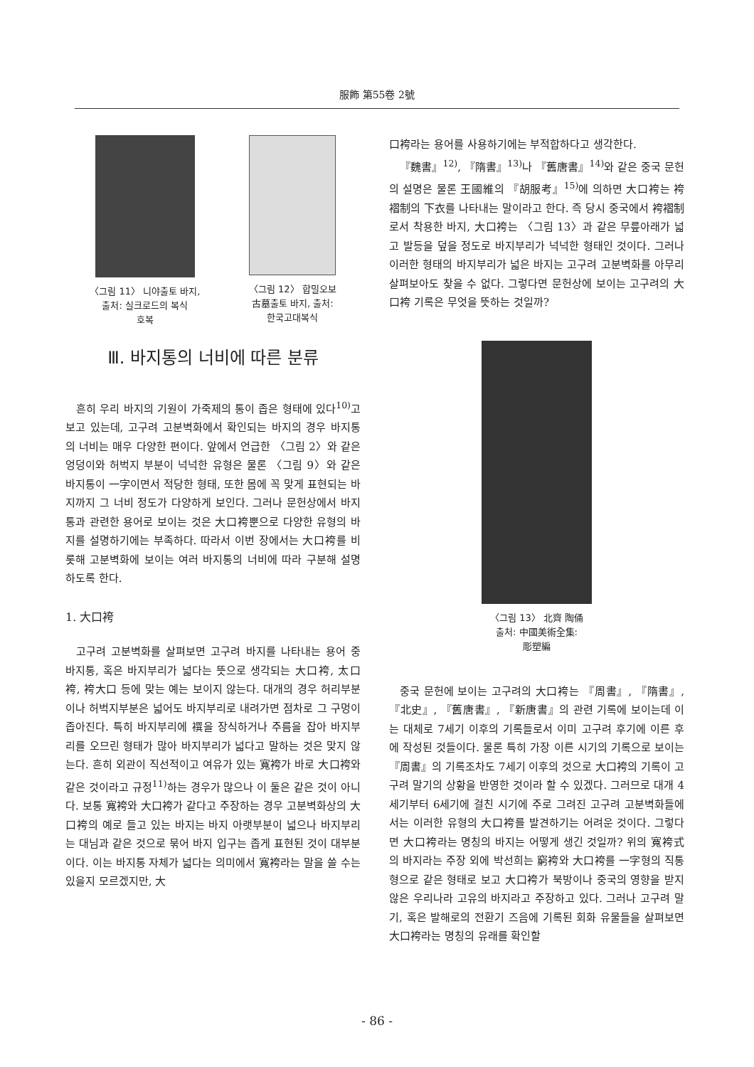服飾 第55卷 2號
〈그림 11〉 니야출토 바지,
출처: 실크로드의 복식
호복
〈그림 12〉 합밀오보
古墓출토 바지, 출처:
한국고대복식
Ⅲ. 바지통의 너비에 따른 분류
흔히 우리 바지의 기원이 가죽제의 통이 좁은 형태에 있다<sup>10)</sup>고 보고 있는데, 고구려 고분벽화에서 확인되는 바지의 경우 바지통의 너비는 매우 다양한 편이다. 앞에서 언급한 〈그림 2〉와 같은 엉덩이와 허벅지 부분이 넉넉한 유형은 물론 〈그림 9〉와 같은 바지통이 一字이면서 적당한 형태, 또한 몸에 꼭 맞게 표현되는 바지까지 그 너비 정도가 다양하게 보인다. 그러나 문헌상에서 바지통과 관련한 용어로 보이는 것은 大口袴뿐으로 다양한 유형의 바지를 설명하기에는 부족하다. 따라서 이번 장에서는 大口袴를 비롯해 고분벽화에 보이는 여러 바지통의 너비에 따라 구분해 설명하도록 한다.
1. 大口袴
고구려 고분벽화를 살펴보면 고구려 바지를 나타내는 용어 중 바지통, 혹은 바지부리가 넓다는 뜻으로 생각되는 大口袴, 太口袴, 袴大口 등에 맞는 예는 보이지 않는다. 대개의 경우 허리부분이나 허벅지부분은 넓어도 바지부리로 내려가면 점차로 그 구멍이 좁아진다. 특히 바지부리에 襈을 장식하거나 주름을 잡아 바지부리를 오므린 형태가 많아 바지부리가 넓다고 말하는 것은 맞지 않는다. 흔히 외관이 직선적이고 여유가 있는 寬袴가 바로 大口袴와 같은 것이라고 규정<sup>11)</sup>하는 경우가 많으나 이 둘은 같은 것이 아니다. 보통 寬袴와 大口袴가 같다고 주장하는 경우 고분벽화상의 大口袴의 예로 들고 있는 바지는 바지 아랫부분이 넓으나 바지부리는 대님과 같은 것으로 묶어 바지 입구는 좁게 표현된 것이 대부분이다. 이는 바지통 자체가 넓다는 의미에서 寬袴라는 말을 쓸 수는 있을지 모르겠지만, 大
口袴라는 용어를 사용하기에는 부적합하다고 생각한다.
『魏書』<sup>12)</sup>, 『隋書』<sup>13)</sup>나 『舊唐書』<sup>14)</sup>와 같은 중국 문헌의 설명은 물론 王國維의 『胡服考』<sup>15)</sup>에 의하면 大口袴는 袴褶制의 下衣를 나타내는 말이라고 한다. 즉 당시 중국에서 袴褶制로서 착용한 바지, 大口袴는 〈그림 13〉과 같은 무릎아래가 넓고 발등을 덮을 정도로 바지부리가 넉넉한 형태인 것이다. 그러나 이러한 형태의 바지부리가 넓은 바지는 고구려 고분벽화를 아무리 살펴보아도 찾을 수 없다. 그렇다면 문헌상에 보이는 고구려의 大口袴 기록은 무엇을 뜻하는 것일까?
〈그림 13〉 北齊 陶俑
출처: 中國美術全集:
彫塑編
중국 문헌에 보이는 고구려의 大口袴는 『周書』, 『隋書』, 『北史』, 『舊唐書』, 『新唐書』의 관련 기록에 보이는데 이는 대체로 7세기 이후의 기록들로서 이미 고구려 후기에 이른 후에 작성된 것들이다. 물론 특히 가장 이른 시기의 기록으로 보이는 『周書』의 기록조차도 7세기 이후의 것으로 大口袴의 기록이 고구려 말기의 상황을 반영한 것이라 할 수 있겠다. 그러므로 대개 4세기부터 6세기에 걸친 시기에 주로 그려진 고구려 고분벽화들에서는 이러한 유형의 大口袴를 발견하기는 어려운 것이다. 그렇다면 大口袴라는 명칭의 바지는 어떻게 생긴 것일까? 위의 寬袴式의 바지라는 주장 외에 박선희는 窮袴와 大口袴를 一字형의 직통형으로 같은 형태로 보고 大口袴가 북방이나 중국의 영향을 받지 않은 우리나라 고유의 바지라고 주장하고 있다. 그러나 고구려 말기, 혹은 발해로의 전환기 즈음에 기록된 회화 유물들을 살펴보면 大口袴라는 명칭의 유래를 확인할
- 86 -